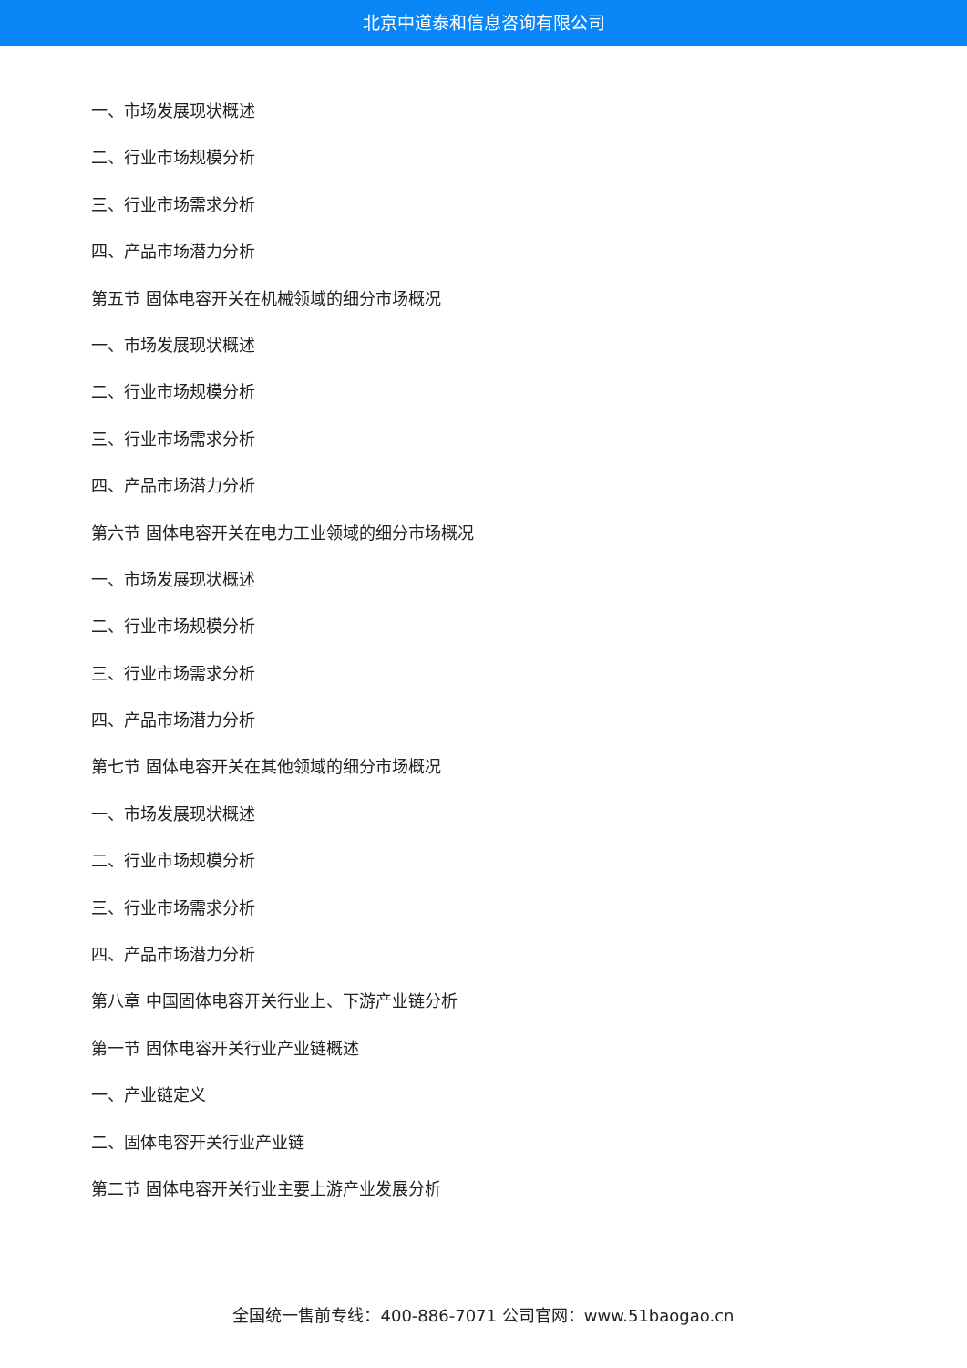北京中道泰和信息咨询有限公司
一、市场发展现状概述
二、行业市场规模分析
三、行业市场需求分析
四、产品市场潜力分析
第五节 固体电容开关在机械领域的细分市场概况
一、市场发展现状概述
二、行业市场规模分析
三、行业市场需求分析
四、产品市场潜力分析
第六节 固体电容开关在电力工业领域的细分市场概况
一、市场发展现状概述
二、行业市场规模分析
三、行业市场需求分析
四、产品市场潜力分析
第七节 固体电容开关在其他领域的细分市场概况
一、市场发展现状概述
二、行业市场规模分析
三、行业市场需求分析
四、产品市场潜力分析
第八章 中国固体电容开关行业上、下游产业链分析
第一节 固体电容开关行业产业链概述
一、产业链定义
二、固体电容开关行业产业链
第二节 固体电容开关行业主要上游产业发展分析
全国统一售前专线：400-886-7071 公司官网：www.51baogao.cn